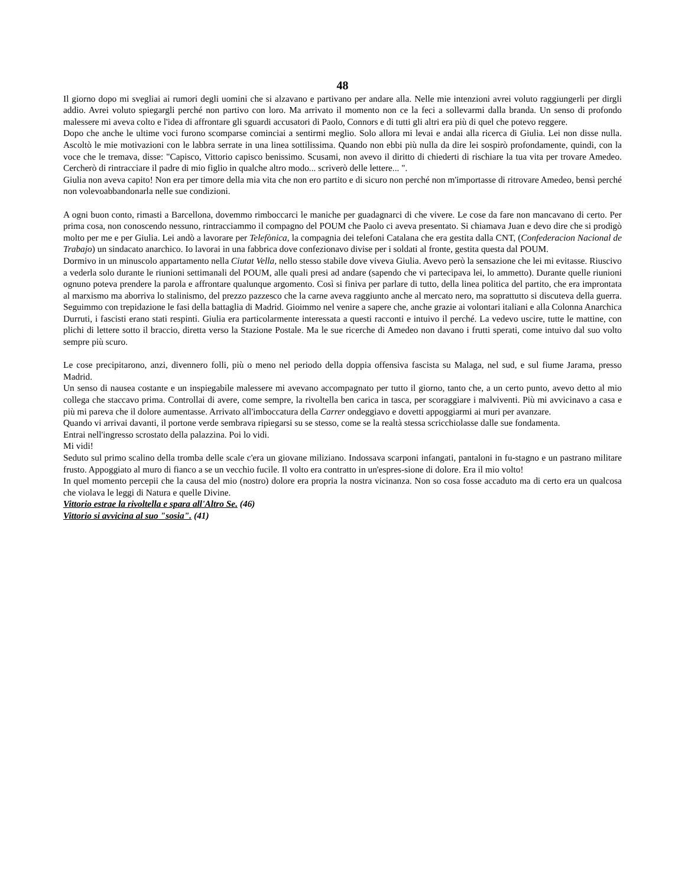48
Il giorno dopo mi svegliai ai rumori degli uomini che si alzavano e partivano per andare alla. Nelle mie intenzioni avrei voluto raggiungerli per dirgli addio. Avrei voluto spiegargli perché non partivo con loro. Ma arrivato il momento non ce la feci a sollevarmi dalla branda. Un senso di profondo malessere mi aveva colto e l'idea di affrontare gli sguardi accusatori di Paolo, Connors e di tutti gli altri era più di quel che potevo reggere.
Dopo che anche le ultime voci furono scomparse cominciai a sentirmi meglio. Solo allora mi levai e andai alla ricerca di Giulia. Lei non disse nulla. Ascoltò le mie motivazioni con le labbra serrate in una linea sottilissima. Quando non ebbi più nulla da dire lei sospirò profondamente, quindi, con la voce che le tremava, disse: "Capisco, Vittorio capisco benissimo. Scusami, non avevo il diritto di chiederti di rischiare la tua vita per trovare Amedeo. Cercherò di rintracciare il padre di mio figlio in qualche altro modo... scriverò delle lettere... ".
Giulia non aveva capito! Non era per timore della mia vita che non ero partito e di sicuro non perché non m'importasse di ritrovare Amedeo, bensì perché non volevoabbandonarla nelle sue condizioni.
A ogni buon conto, rimasti a Barcellona, dovemmo rimboccarci le maniche per guadagnarci di che vivere. Le cose da fare non mancavano di certo. Per prima cosa, non conoscendo nessuno, rintracciammo il compagno del POUM che Paolo ci aveva presentato. Si chiamava Juan e devo dire che si prodigò molto per me e per Giulia. Lei andò a lavorare per Telefònica, la compagnia dei telefoni Catalana che era gestita dalla CNT, (Confederacion Nacional de Trabajo) un sindacato anarchico. Io lavorai in una fabbrica dove confezionavo divise per i soldati al fronte, gestita questa dal POUM.
Dormivo in un minuscolo appartamento nella Ciutat Vella, nello stesso stabile dove viveva Giulia. Avevo però la sensazione che lei mi evitasse. Riuscivo a vederla solo durante le riunioni settimanali del POUM, alle quali presi ad andare (sapendo che vi partecipava lei, lo ammetto). Durante quelle riunioni ognuno poteva prendere la parola e affrontare qualunque argomento. Così si finiva per parlare di tutto, della linea politica del partito, che era improntata al marxismo ma aborriva lo stalinismo, del prezzo pazzesco che la carne aveva raggiunto anche al mercato nero, ma soprattutto si discuteva della guerra. Seguimmo con trepidazione le fasi della battaglia di Madrid. Gioimmo nel venire a sapere che, anche grazie ai volontari italiani e alla Colonna Anarchica Durruti, i fascisti erano stati respinti. Giulia era particolarmente interessata a questi racconti e intuivo il perché. La vedevo uscire, tutte le mattine, con plichi di lettere sotto il braccio, diretta verso la Stazione Postale. Ma le sue ricerche di Amedeo non davano i frutti sperati, come intuivo dal suo volto sempre più scuro.
Le cose precipitarono, anzi, divennero folli, più o meno nel periodo della doppia offensiva fascista su Malaga, nel sud, e sul fiume Jarama, presso Madrid.
Un senso di nausea costante e un inspiegabile malessere mi avevano accompagnato per tutto il giorno, tanto che, a un certo punto, avevo detto al mio collega che staccavo prima. Controllai di avere, come sempre, la rivoltella ben carica in tasca, per scoraggiare i malviventi. Più mi avvicinavo a casa e più mi pareva che il dolore aumentasse. Arrivato all'imboccatura della Carrer ondeggiavo e dovetti appoggiarmi ai muri per avanzare.
Quando vi arrivai davanti, il portone verde sembrava ripiegarsi su se stesso, come se la realtà stessa scricchiolasse dalle sue fondamenta.
Entrai nell'ingresso scrostato della palazzina. Poi lo vidi.
Mi vidi!
Seduto sul primo scalino della tromba delle scale c'era un giovane miliziano. Indossava scarponi infangati, pantaloni in fu-stagno e un pastrano militare frusto. Appoggiato al muro di fianco a se un vecchio fucile. Il volto era contratto in un'espres-sione di dolore. Era il mio volto!
In quel momento percepii che la causa del mio (nostro) dolore era propria la nostra vicinanza. Non so cosa fosse accaduto ma di certo era un qualcosa che violava le leggi di Natura e quelle Divine.
Vittorio estrae la rivoltella e spara all'Altro Se. (46)
Vittorio si avvicina al suo "sosia". (41)